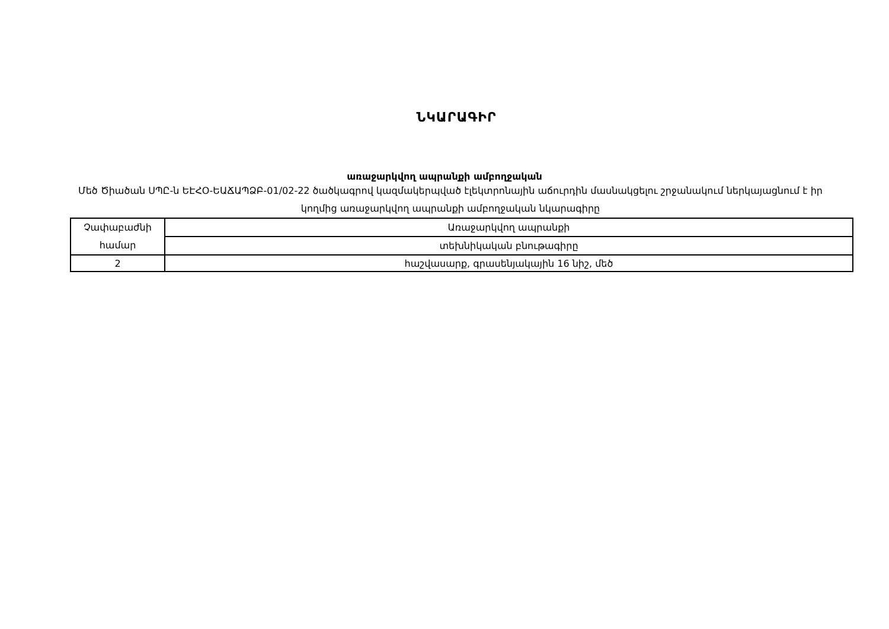ՆԿԱՐԱԳԻՐ
առաջարկվող ապրանքի ամբողջական
Մեծ Ծիածան ՍՊԸ-ն ԵԷՀՕ-ԵԱՃԱՊՁԲ-01/02-22 ծածկագրով կազմակերպված էլեկտրոնային աճուրդին մասնակցելու շրջանակում ներկայացնում է իր կողմից առաջարկվող ապրանքի ամբողջական նկարագիրը
| Չափաբաժնի համար | Առաջարկվող ապրանքի |
| | տեխնիկական բնութագիրը |
| 2 | հաշվասարք, գրասենյակային 16 նիշ, մեծ |